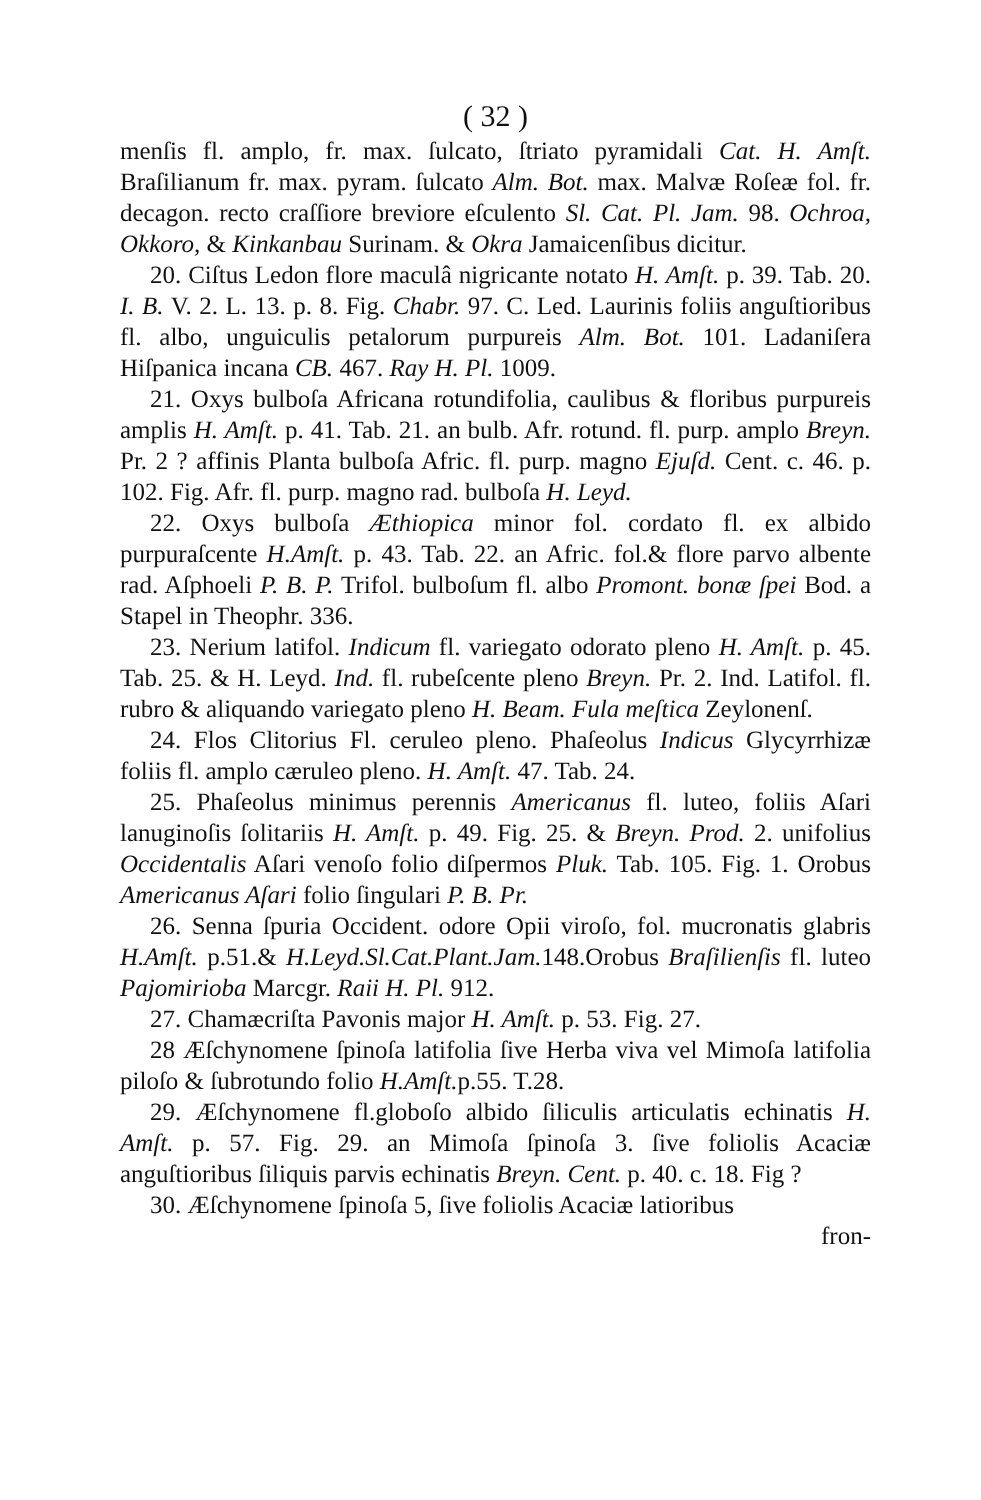( 32 )
menſis fl. amplo, fr. max. ſulcato, ſtriato pyramidali Cat. H. Amſt. Braſilianum fr. max. pyram. ſulcato Alm. Bot. max. Malvæ Roſeæ fol. fr. decagon. recto craſſiore breviore eſculento Sl. Cat. Pl. Jam. 98. Ochroa, Okkoro, & Kinkanbau Surinam. & Okra Jamaicenſibus dicitur.
20. Ciſtus Ledon flore maculâ nigricante notato H. Amſt. p. 39. Tab. 20. I. B. V. 2. L. 13. p. 8. Fig. Chabr. 97. C. Led. Laurinis foliis anguſtioribus fl. albo, unguiculis petalorum purpureis Alm. Bot. 101. Ladaniſera Hiſpanica incana CB. 467. Ray H. Pl. 1009.
21. Oxys bulboſa Africana rotundifolia, caulibus & floribus purpureis amplis H. Amſt. p. 41. Tab. 21. an bulb. Afr. rotund. fl. purp. amplo Breyn. Pr. 2 ? affinis Planta bulboſa Afric. fl. purp. magno Ejuſd. Cent. c. 46. p. 102. Fig. Afr. fl. purp. magno rad. bulboſa H. Leyd.
22. Oxys bulboſa Æthiopica minor fol. cordato fl. ex albido purpuraſcente H.Amſt. p. 43. Tab. 22. an Afric. fol.& flore parvo albente rad. Aſphoeli P. B. P. Trifol. bulboſum fl. albo Promont. bonæ ſpei Bod. a Stapel in Theophr. 336.
23. Nerium latifol. Indicum fl. variegato odorato pleno H. Amſt. p. 45. Tab. 25. & H. Leyd. Ind. fl. rubeſcente pleno Breyn. Pr. 2. Ind. Latifol. fl. rubro & aliquando variegato pleno H. Beam. Fula meſtica Zeylonenſ.
24. Flos Clitorius Fl. ceruleo pleno. Phaſeolus Indicus Glycyrrhizæ foliis fl. amplo cæruleo pleno. H. Amſt. 47. Tab. 24.
25. Phaſeolus minimus perennis Americanus fl. luteo, foliis Aſari lanuginoſis ſolitariis H. Amſt. p. 49. Fig. 25. & Breyn. Prod. 2. unifolius Occidentalis Aſari venoſo folio diſpermos Pluk. Tab. 105. Fig. 1. Orobus Americanus Aſari folio ſingulari P. B. Pr.
26. Senna ſpuria Occident. odore Opii viroſo, fol. mucronatis glabris H.Amſt. p.51.& H.Leyd.Sl.Cat.Plant.Jam. 148.Orobus Braſilienſis fl. luteo Pajomirioba Marcgr. Raii H. Pl. 912.
27. Chamæcriſta Pavonis major H. Amſt. p. 53. Fig. 27.
28 Æſchynomene ſpinoſa latifolia ſive Herba viva vel Mimoſa latifolia piloſo & ſubrotundo folio H.Amſt. p.55. T.28.
29. Æſchynomene fl.globoſo albido ſiliculis articulatis echinatis H. Amſt. p. 57. Fig. 29. an Mimoſa ſpinoſa 3. ſive foliolis Acaciæ anguſtioribus ſiliquis parvis echinatis Breyn. Cent. p. 40. c. 18. Fig ?
30. Æſchynomene ſpinoſa 5, ſive foliolis Acaciæ latioribus
fron-